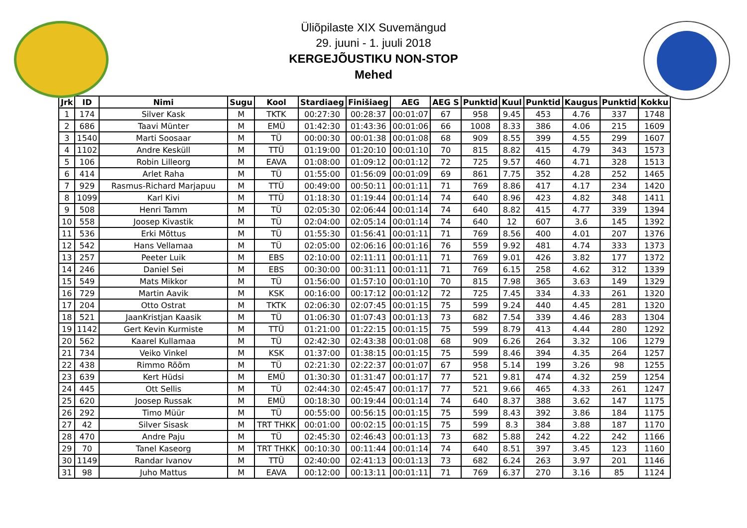Üliõpilaste XIX Suvemängud
29. juuni - 1. juuli 2018
KERGEJÕUSTIKU NON-STOP
Mehed
| Jrk | ID | Nimi | Sugu | Kool | Stardiaeg | Finišiaeg | AEG | AEG S | Punktid | Kuul | Punktid | Kaugus | Punktid | Kokku |
| --- | --- | --- | --- | --- | --- | --- | --- | --- | --- | --- | --- | --- | --- | --- |
| 1 | 174 | Silver Kask | M | TKTK | 00:27:30 | 00:28:37 | 00:01:07 | 67 | 958 | 9.45 | 453 | 4.76 | 337 | 1748 |
| 2 | 686 | Taavi Münter | M | EMÜ | 01:42:30 | 01:43:36 | 00:01:06 | 66 | 1008 | 8.33 | 386 | 4.06 | 215 | 1609 |
| 3 | 1540 | Marti Soosaar | M | TÜ | 00:00:30 | 00:01:38 | 00:01:08 | 68 | 909 | 8.55 | 399 | 4.55 | 299 | 1607 |
| 4 | 1102 | Andre Kesküll | M | TTÜ | 01:19:00 | 01:20:10 | 00:01:10 | 70 | 815 | 8.82 | 415 | 4.79 | 343 | 1573 |
| 5 | 106 | Robin Lilleorg | M | EAVA | 01:08:00 | 01:09:12 | 00:01:12 | 72 | 725 | 9.57 | 460 | 4.71 | 328 | 1513 |
| 6 | 414 | Arlet Raha | M | TÜ | 01:55:00 | 01:56:09 | 00:01:09 | 69 | 861 | 7.75 | 352 | 4.28 | 252 | 1465 |
| 7 | 929 | Rasmus-Richard Marjapuu | M | TTÜ | 00:49:00 | 00:50:11 | 00:01:11 | 71 | 769 | 8.86 | 417 | 4.17 | 234 | 1420 |
| 8 | 1099 | Karl Kivi | M | TTÜ | 01:18:30 | 01:19:44 | 00:01:14 | 74 | 640 | 8.96 | 423 | 4.82 | 348 | 1411 |
| 9 | 508 | Henri Tamm | M | TÜ | 02:05:30 | 02:06:44 | 00:01:14 | 74 | 640 | 8.82 | 415 | 4.77 | 339 | 1394 |
| 10 | 558 | Joosep Kivastik | M | TÜ | 02:04:00 | 02:05:14 | 00:01:14 | 74 | 640 | 12 | 607 | 3.6 | 145 | 1392 |
| 11 | 536 | Erki Mõttus | M | TÜ | 01:55:30 | 01:56:41 | 00:01:11 | 71 | 769 | 8.56 | 400 | 4.01 | 207 | 1376 |
| 12 | 542 | Hans Vellamaa | M | TÜ | 02:05:00 | 02:06:16 | 00:01:16 | 76 | 559 | 9.92 | 481 | 4.74 | 333 | 1373 |
| 13 | 257 | Peeter Luik | M | EBS | 02:10:00 | 02:11:11 | 00:01:11 | 71 | 769 | 9.01 | 426 | 3.82 | 177 | 1372 |
| 14 | 246 | Daniel Sei | M | EBS | 00:30:00 | 00:31:11 | 00:01:11 | 71 | 769 | 6.15 | 258 | 4.62 | 312 | 1339 |
| 15 | 549 | Mats Mikkor | M | TÜ | 01:56:00 | 01:57:10 | 00:01:10 | 70 | 815 | 7.98 | 365 | 3.63 | 149 | 1329 |
| 16 | 729 | Martin Aavik | M | KSK | 00:16:00 | 00:17:12 | 00:01:12 | 72 | 725 | 7.45 | 334 | 4.33 | 261 | 1320 |
| 17 | 204 | Otto Ostrat | M | TKTK | 02:06:30 | 02:07:45 | 00:01:15 | 75 | 599 | 9.24 | 440 | 4.45 | 281 | 1320 |
| 18 | 521 | JaanKristjan Kaasik | M | TÜ | 01:06:30 | 01:07:43 | 00:01:13 | 73 | 682 | 7.54 | 339 | 4.46 | 283 | 1304 |
| 19 | 1142 | Gert Kevin Kurmiste | M | TTÜ | 01:21:00 | 01:22:15 | 00:01:15 | 75 | 599 | 8.79 | 413 | 4.44 | 280 | 1292 |
| 20 | 562 | Kaarel Kullamaa | M | TÜ | 02:42:30 | 02:43:38 | 00:01:08 | 68 | 909 | 6.26 | 264 | 3.32 | 106 | 1279 |
| 21 | 734 | Veiko Vinkel | M | KSK | 01:37:00 | 01:38:15 | 00:01:15 | 75 | 599 | 8.46 | 394 | 4.35 | 264 | 1257 |
| 22 | 438 | Rimmo Rõõm | M | TÜ | 02:21:30 | 02:22:37 | 00:01:07 | 67 | 958 | 5.14 | 199 | 3.26 | 98 | 1255 |
| 23 | 639 | Kert Hüdsi | M | EMÜ | 01:30:30 | 01:31:47 | 00:01:17 | 77 | 521 | 9.81 | 474 | 4.32 | 259 | 1254 |
| 24 | 445 | Ott Sellis | M | TÜ | 02:44:30 | 02:45:47 | 00:01:17 | 77 | 521 | 9.66 | 465 | 4.33 | 261 | 1247 |
| 25 | 620 | Joosep Russak | M | EMÜ | 00:18:30 | 00:19:44 | 00:01:14 | 74 | 640 | 8.37 | 388 | 3.62 | 147 | 1175 |
| 26 | 292 | Timo Müür | M | TÜ | 00:55:00 | 00:56:15 | 00:01:15 | 75 | 599 | 8.43 | 392 | 3.86 | 184 | 1175 |
| 27 | 42 | Silver Sisask | M | TRT THKK | 00:01:00 | 00:02:15 | 00:01:15 | 75 | 599 | 8.3 | 384 | 3.88 | 187 | 1170 |
| 28 | 470 | Andre Paju | M | TÜ | 02:45:30 | 02:46:43 | 00:01:13 | 73 | 682 | 5.88 | 242 | 4.22 | 242 | 1166 |
| 29 | 70 | Tanel Kaseorg | M | TRT THKK | 00:10:30 | 00:11:44 | 00:01:14 | 74 | 640 | 8.51 | 397 | 3.45 | 123 | 1160 |
| 30 | 1149 | Randar Ivanov | M | TTÜ | 02:40:00 | 02:41:13 | 00:01:13 | 73 | 682 | 6.24 | 263 | 3.97 | 201 | 1146 |
| 31 | 98 | Juho Mattus | M | EAVA | 00:12:00 | 00:13:11 | 00:01:11 | 71 | 769 | 6.37 | 270 | 3.16 | 85 | 1124 |